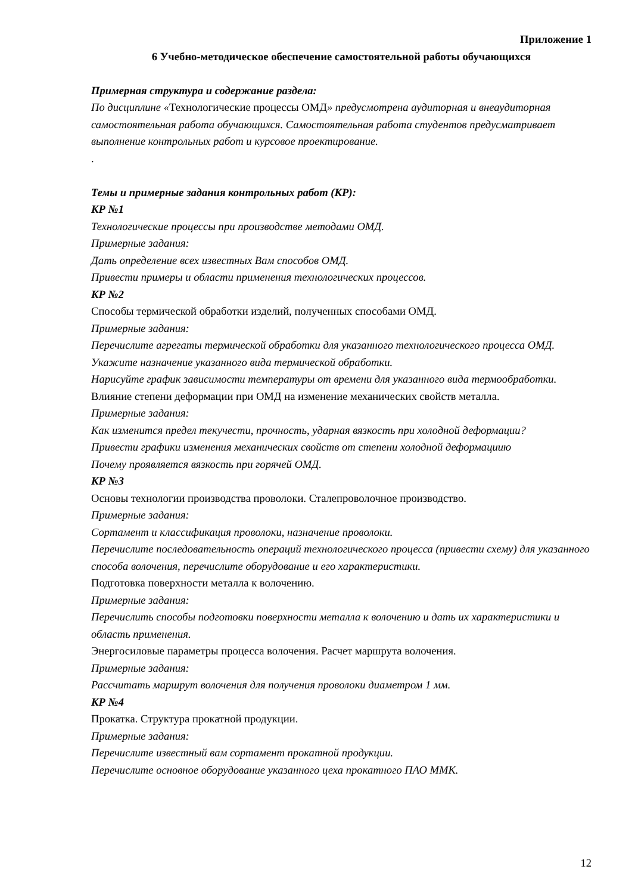Приложение 1
6 Учебно-методическое обеспечение самостоятельной работы обучающихся
Примерная структура и содержание раздела:
По дисциплине «Технологические процессы ОМД» предусмотрена аудиторная и внеаудиторная самостоятельная работа обучающихся. Самостоятельная работа студентов предусматривает выполнение контрольных работ и курсовое проектирование.
.
Темы и примерные задания контрольных работ (КР):
КР №1
Технологические процессы при производстве методами ОМД.
Примерные задания:
Дать определение всех известных Вам способов ОМД.
Привести примеры и области применения технологических процессов.
КР №2
Способы термической обработки изделий, полученных способами ОМД.
Примерные задания:
Перечислите агрегаты термической обработки для указанного технологического процесса ОМД.
Укажите назначение указанного вида термической обработки.
Нарисуйте график зависимости температуры от времени для указанного вида термообработки.
Влияние степени деформации при ОМД на изменение механических свойств металла.
Примерные задания:
Как изменится предел текучести, прочность, ударная вязкость при холодной деформации?
Привести графики изменения механических свойств от степени холодной деформациию
Почему проявляется вязкость при горячей ОМД.
КР №3
Основы технологии производства проволоки. Сталепроволочное производство.
Примерные задания:
Сортамент и классификация проволоки, назначение проволоки.
Перечислите последовательность операций технологического процесса (привести схему) для указанного способа волочения, перечислите оборудование и его характеристики.
Подготовка поверхности металла к волочению.
Примерные задания:
Перечислить способы подготовки поверхности металла к волочению и дать их характеристики и область применения.
Энергосиловые параметры процесса волочения. Расчет маршрута волочения.
Примерные задания:
Рассчитать маршрут волочения для получения проволоки диаметром 1 мм.
КР №4
Прокатка. Структура прокатной продукции.
Примерные задания:
Перечислите известный вам сортамент прокатной продукции.
Перечислите основное оборудование указанного цеха прокатного ПАО ММК.
12